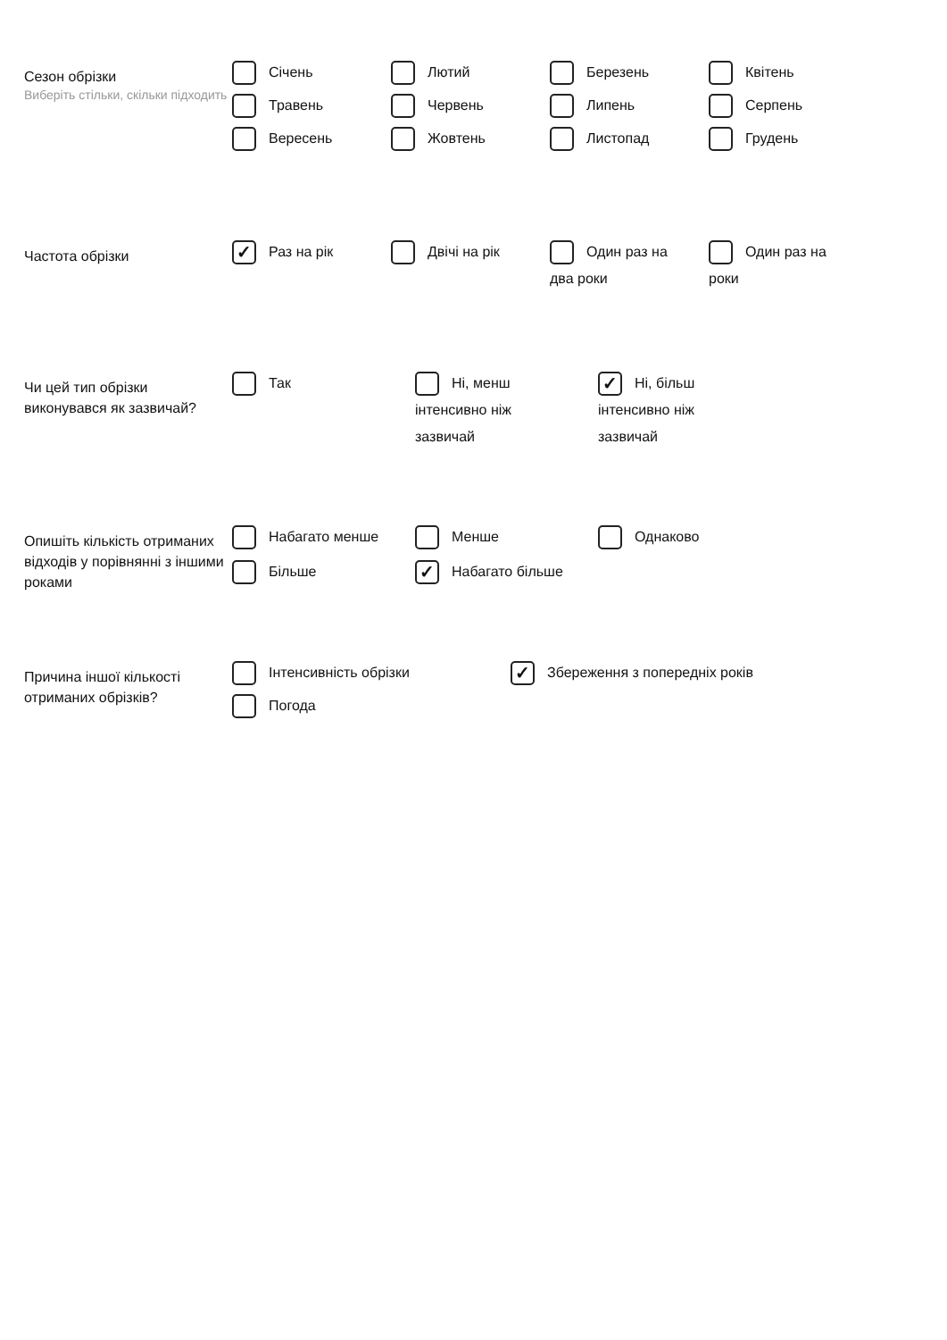Сезон обрізки
Виберіть стільки, скільки підходить
Січень
Лютий
Березень
Квітень
Травень
Червень
Липень
Серпень
Вересень
Жовтень
Листопад
Грудень
Частота обрізки
✓ Раз на рік
Двічі на рік
Один раз на два роки
Один раз на роки
Чи цей тип обрізки виконувався як зазвичай?
Так
Ні, менш інтенсивно ніж зазвичай
✓ Ні, більш інтенсивно ніж зазвичай
Опишіть кількість отриманих відходів у порівнянні з іншими роками
Набагато менше
Менше
Однаково
Більше
✓ Набагато більше
Причина іншої кількості отриманих обрізків?
Інтенсивність обрізки
✓ Збереження з попередніх років
Погода